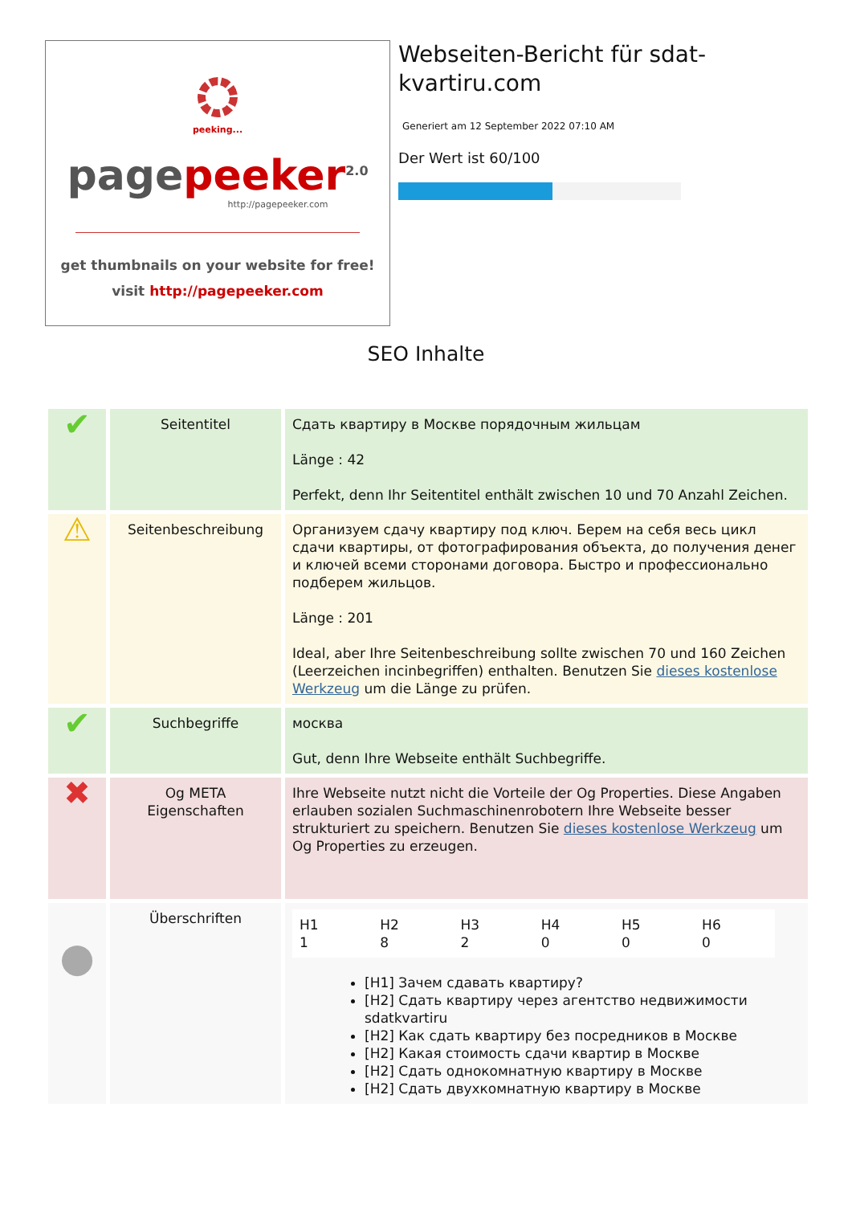peeking...
page peeker<sup>2.0</sup>
http://pagepeeker.com
get thumbnails on your website for free!
visit http://pagepeeker.com
Webseiten-Bericht für sdat-kvartiru.com
Generiert am 12 September 2022 07:10 AM
Der Wert ist 60/100
SEO Inhalte
| ✔ | Seitentitel | Сдать квартиру в Москве порядочным жильцам Länge : 42 Perfekt, denn Ihr Seitentitel enthält zwischen 10 und 70 Anzahl Zeichen. |
| ⚠ | Seitenbeschreibung | Организуем сдачу квартиру под ключ. Берем на себя весь цикл сдачи квартиры, от фотографирования объекта, до получения денег и ключей всеми сторонами договора. Быстро и профессионально подберем жильцов. Länge : 201 Ideal, aber Ihre Seitenbeschreibung sollte zwischen 70 und 160 Zeichen (Leerzeichen incinbegriffen) enthalten. Benutzen Sie dieses kostenlose Werkzeug um die Länge zu prüfen. |
| ✔ | Suchbegriffe | москва Gut, denn Ihre Webseite enthält Suchbegriffe. |
| ✖ | Og META Eigenschaften | Ihre Webseite nutzt nicht die Vorteile der Og Properties. Diese Angaben erlauben sozialen Suchmaschinenrobotern Ihre Webseite besser strukturiert zu speichern. Benutzen Sie dieses kostenlose Werkzeug um Og Properties zu erzeugen. |
| ● | Überschriften | / H1 1 / H2 8 / H3 2 / H4 0 / H5 0 / H6 0 / [H1] Зачем сдавать квартиру? [H2] Сдать квартиру через агентство недвижимости sdatkvartiru [H2] Как сдать квартиру без посредников в Москве [H2] Какая стоимость сдачи квартир в Москве [H2] Сдать однокомнатную квартиру в Москве [H2] Сдать двухкомнатную квартиру в Москве |